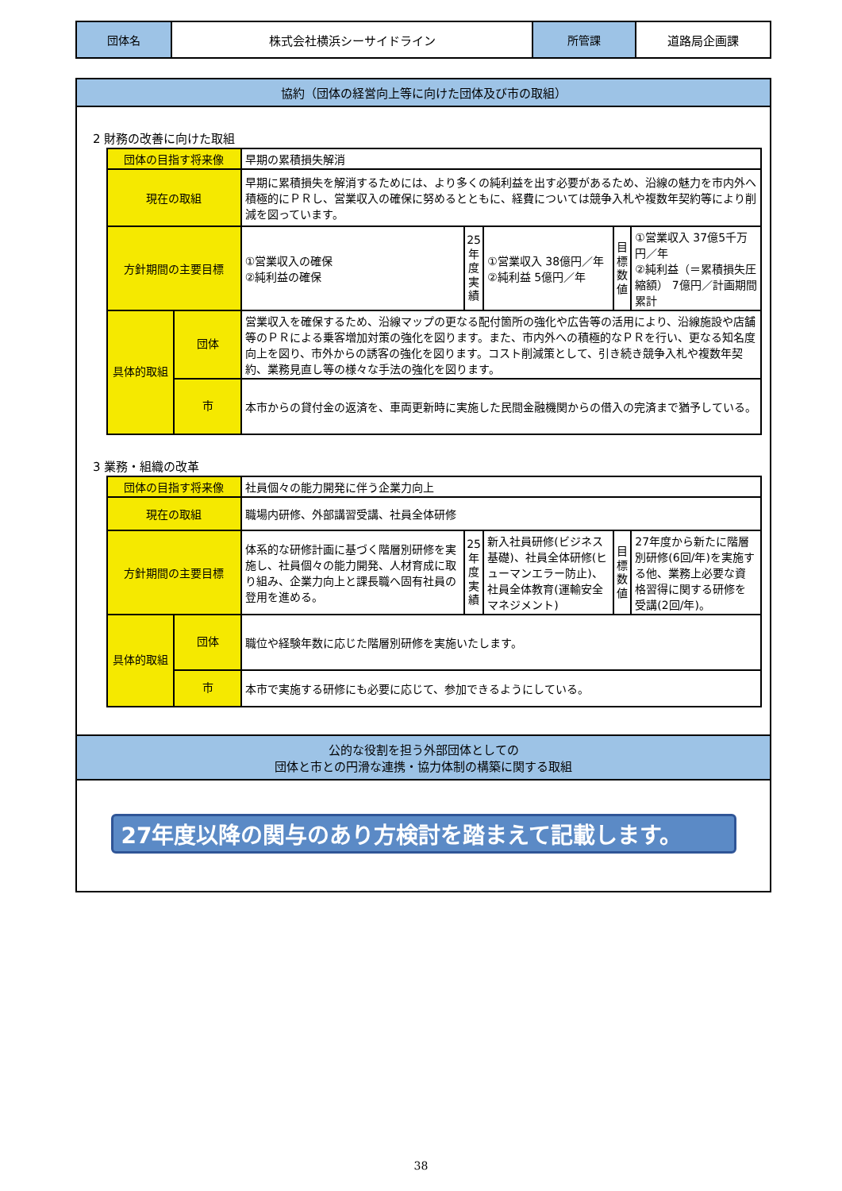| 団体名 | 株式会社横浜シーサイドライン | 所管課 | 道路局企画課 |
協約（団体の経営向上等に向けた団体及び市の取組）
2 財務の改善に向けた取組
| 団体の目指す将来像 | | 早期の累積損失解消 | | | | |
| 現在の取組 | | 早期に累積損失を解消するためには、より多くの純利益を出す必要があるため、沿線の魅力を市内外へ積極的にＰＲし、営業収入の確保に努めるとともに、経費については競争入札や複数年契約等により削減を図っています。 | | | | |
| 方針期間の主要目標 | | ①営業収入の確保 ②純利益の確保 | 25年度実績 | ①営業収入 38億円／年 ②純利益 5億円／年 | 目標数値 | ①営業収入 37億5千万円／年 ②純利益（＝累積損失圧縮額） 7億円／計画期間累計 |
| 具体的取組 | 団体 | 営業収入を確保するため、沿線マップの更なる配付箇所の強化や広告等の活用により、沿線施設や店舗等のＰＲによる乗客増加対策の強化を図ります。また、市内外への積極的なＰＲを行い、更なる知名度向上を図り、市外からの誘客の強化を図ります。コスト削減策として、引き続き競争入札や複数年契約、業務見直し等の様々な手法の強化を図ります。 | | | | |
| | 市 | 本市からの貸付金の返済を、車両更新時に実施した民間金融機関からの借入の完済まで猶予している。 | | | | |
3 業務・組織の改革
| 団体の目指す将来像 | | 社員個々の能力開発に伴う企業力向上 | | | | |
| 現在の取組 | | 職場内研修、外部講習受講、社員全体研修 | | | | |
| 方針期間の主要目標 | | 体系的な研修計画に基づく階層別研修を実施し、社員個々の能力開発、人材育成に取り組み、企業力向上と課長職へ固有社員の登用を進める。 | 25年度実績 | 新入社員研修(ビジネス基礎)、社員全体研修(ヒューマンエラー防止)、社員全体教育(運輸安全マネジメント) | 目標数値 | 27年度から新たに階層別研修(6回/年)を実施する他、業務上必要な資格習得に関する研修を受講(2回/年)。 |
| 具体的取組 | 団体 | 職位や経験年数に応じた階層別研修を実施いたします。 | | | | |
| | 市 | 本市で実施する研修にも必要に応じて、参加できるようにしている。 | | | | |
公的な役割を担う外部団体としての
団体と市との円滑な連携・協力体制の構築に関する取組
27年度以降の関与のあり方検討を踏まえて記載します。
38